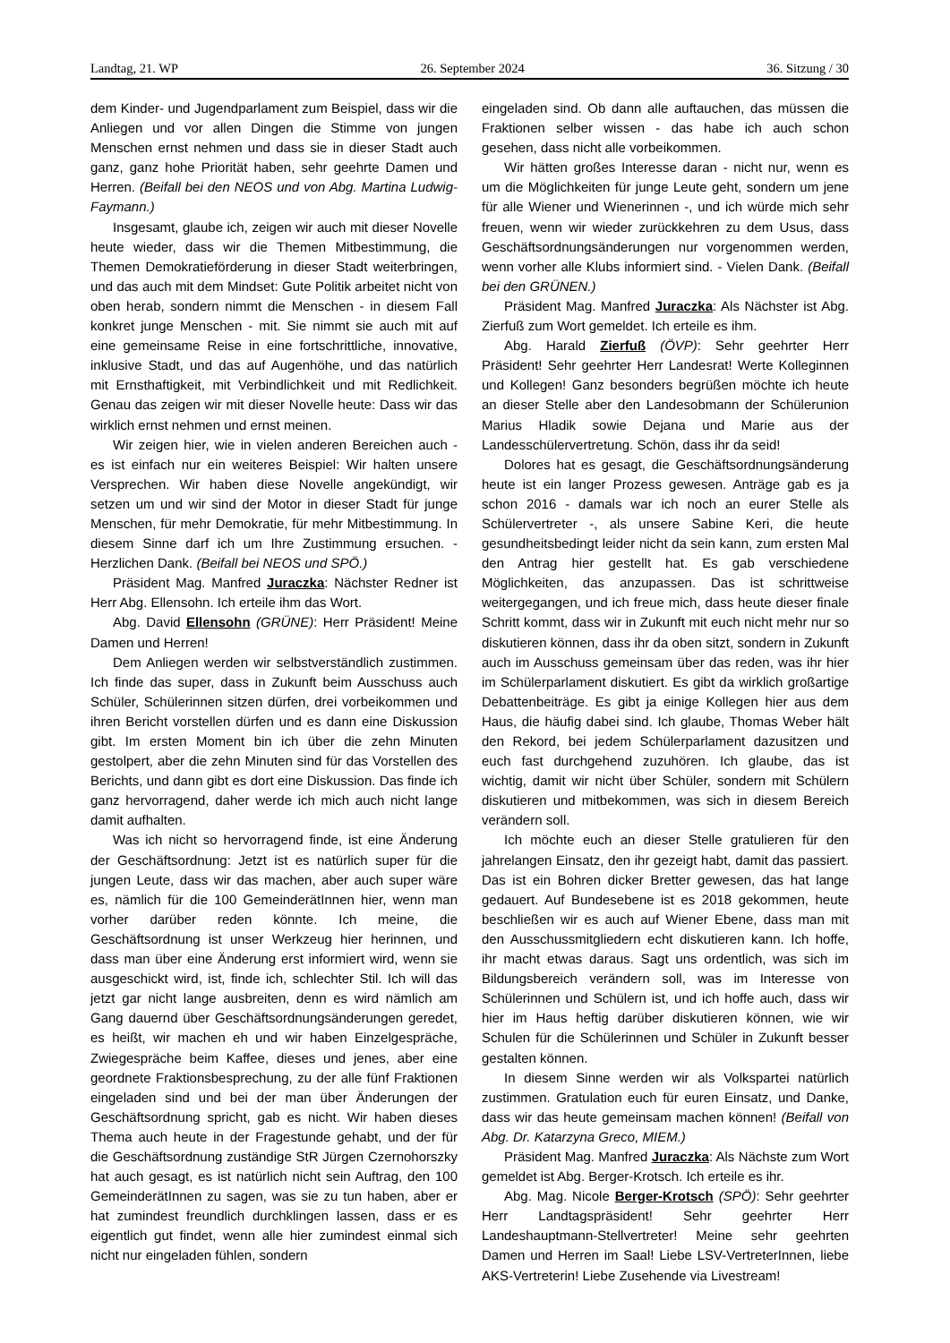Landtag, 21. WP 26. September 2024 36. Sitzung / 30
dem Kinder- und Jugendparlament zum Beispiel, dass wir die Anliegen und vor allen Dingen die Stimme von jungen Menschen ernst nehmen und dass sie in dieser Stadt auch ganz, ganz hohe Priorität haben, sehr geehrte Damen und Herren. (Beifall bei den NEOS und von Abg. Martina Ludwig-Faymann.)
Insgesamt, glaube ich, zeigen wir auch mit dieser Novelle heute wieder, dass wir die Themen Mitbestimmung, die Themen Demokratieförderung in dieser Stadt weiterbringen, und das auch mit dem Mindset: Gute Politik arbeitet nicht von oben herab, sondern nimmt die Menschen - in diesem Fall konkret junge Menschen - mit. Sie nimmt sie auch mit auf eine gemeinsame Reise in eine fortschrittliche, innovative, inklusive Stadt, und das auf Augenhöhe, und das natürlich mit Ernsthaftigkeit, mit Verbindlichkeit und mit Redlichkeit. Genau das zeigen wir mit dieser Novelle heute: Dass wir das wirklich ernst nehmen und ernst meinen.
Wir zeigen hier, wie in vielen anderen Bereichen auch - es ist einfach nur ein weiteres Beispiel: Wir halten unsere Versprechen. Wir haben diese Novelle angekündigt, wir setzen um und wir sind der Motor in dieser Stadt für junge Menschen, für mehr Demokratie, für mehr Mitbestimmung. In diesem Sinne darf ich um Ihre Zustimmung ersuchen. - Herzlichen Dank. (Beifall bei NEOS und SPÖ.)
Präsident Mag. Manfred Juraczka: Nächster Redner ist Herr Abg. Ellensohn. Ich erteile ihm das Wort.
Abg. David Ellensohn (GRÜNE): Herr Präsident! Meine Damen und Herren!
Dem Anliegen werden wir selbstverständlich zustimmen. Ich finde das super, dass in Zukunft beim Ausschuss auch Schüler, Schülerinnen sitzen dürfen, drei vorbeikommen und ihren Bericht vorstellen dürfen und es dann eine Diskussion gibt. Im ersten Moment bin ich über die zehn Minuten gestolpert, aber die zehn Minuten sind für das Vorstellen des Berichts, und dann gibt es dort eine Diskussion. Das finde ich ganz hervorragend, daher werde ich mich auch nicht lange damit aufhalten.
Was ich nicht so hervorragend finde, ist eine Änderung der Geschäftsordnung: Jetzt ist es natürlich super für die jungen Leute, dass wir das machen, aber auch super wäre es, nämlich für die 100 GemeinderätInnen hier, wenn man vorher darüber reden könnte. Ich meine, die Geschäftsordnung ist unser Werkzeug hier herinnen, und dass man über eine Änderung erst informiert wird, wenn sie ausgeschickt wird, ist, finde ich, schlechter Stil. Ich will das jetzt gar nicht lange ausbreiten, denn es wird nämlich am Gang dauernd über Geschäftsordnungsänderungen geredet, es heißt, wir machen eh und wir haben Einzelgespräche, Zwiegespräche beim Kaffee, dieses und jenes, aber eine geordnete Fraktionsbesprechung, zu der alle fünf Fraktionen eingeladen sind und bei der man über Änderungen der Geschäftsordnung spricht, gab es nicht. Wir haben dieses Thema auch heute in der Fragestunde gehabt, und der für die Geschäftsordnung zuständige StR Jürgen Czernohorszky hat auch gesagt, es ist natürlich nicht sein Auftrag, den 100 GemeinderätInnen zu sagen, was sie zu tun haben, aber er hat zumindest freundlich durchklingen lassen, dass er es eigentlich gut findet, wenn alle hier zumindest einmal sich nicht nur eingeladen fühlen, sondern
eingeladen sind. Ob dann alle auftauchen, das müssen die Fraktionen selber wissen - das habe ich auch schon gesehen, dass nicht alle vorbeikommen.
Wir hätten großes Interesse daran - nicht nur, wenn es um die Möglichkeiten für junge Leute geht, sondern um jene für alle Wiener und Wienerinnen -, und ich würde mich sehr freuen, wenn wir wieder zurückkehren zu dem Usus, dass Geschäftsordnungsänderungen nur vorgenommen werden, wenn vorher alle Klubs informiert sind. - Vielen Dank. (Beifall bei den GRÜNEN.)
Präsident Mag. Manfred Juraczka: Als Nächster ist Abg. Zierfuß zum Wort gemeldet. Ich erteile es ihm.
Abg. Harald Zierfuß (ÖVP): Sehr geehrter Herr Präsident! Sehr geehrter Herr Landesrat! Werte Kolleginnen und Kollegen! Ganz besonders begrüßen möchte ich heute an dieser Stelle aber den Landesobmann der Schülerunion Marius Hladik sowie Dejana und Marie aus der Landesschülervertretung. Schön, dass ihr da seid!
Dolores hat es gesagt, die Geschäftsordnungsänderung heute ist ein langer Prozess gewesen. Anträge gab es ja schon 2016 - damals war ich noch an eurer Stelle als Schülervertreter -, als unsere Sabine Keri, die heute gesundheitsbedingt leider nicht da sein kann, zum ersten Mal den Antrag hier gestellt hat. Es gab verschiedene Möglichkeiten, das anzupassen. Das ist schrittweise weitergegangen, und ich freue mich, dass heute dieser finale Schritt kommt, dass wir in Zukunft mit euch nicht mehr nur so diskutieren können, dass ihr da oben sitzt, sondern in Zukunft auch im Ausschuss gemeinsam über das reden, was ihr hier im Schülerparlament diskutiert. Es gibt da wirklich großartige Debattenbeiträge. Es gibt ja einige Kollegen hier aus dem Haus, die häufig dabei sind. Ich glaube, Thomas Weber hält den Rekord, bei jedem Schülerparlament dazusitzen und euch fast durchgehend zuzuhören. Ich glaube, das ist wichtig, damit wir nicht über Schüler, sondern mit Schülern diskutieren und mitbekommen, was sich in diesem Bereich verändern soll.
Ich möchte euch an dieser Stelle gratulieren für den jahrelangen Einsatz, den ihr gezeigt habt, damit das passiert. Das ist ein Bohren dicker Bretter gewesen, das hat lange gedauert. Auf Bundesebene ist es 2018 gekommen, heute beschließen wir es auch auf Wiener Ebene, dass man mit den Ausschussmitgliedern echt diskutieren kann. Ich hoffe, ihr macht etwas daraus. Sagt uns ordentlich, was sich im Bildungsbereich verändern soll, was im Interesse von Schülerinnen und Schülern ist, und ich hoffe auch, dass wir hier im Haus heftig darüber diskutieren können, wie wir Schulen für die Schülerinnen und Schüler in Zukunft besser gestalten können.
In diesem Sinne werden wir als Volkspartei natürlich zustimmen. Gratulation euch für euren Einsatz, und Danke, dass wir das heute gemeinsam machen können! (Beifall von Abg. Dr. Katarzyna Greco, MIEM.)
Präsident Mag. Manfred Juraczka: Als Nächste zum Wort gemeldet ist Abg. Berger-Krotsch. Ich erteile es ihr.
Abg. Mag. Nicole Berger-Krotsch (SPÖ): Sehr geehrter Herr Landtagspräsident! Sehr geehrter Herr Landeshauptmann-Stellvertreter! Meine sehr geehrten Damen und Herren im Saal! Liebe LSV-VertreterInnen, liebe AKS-Vertreterin! Liebe Zusehende via Livestream!